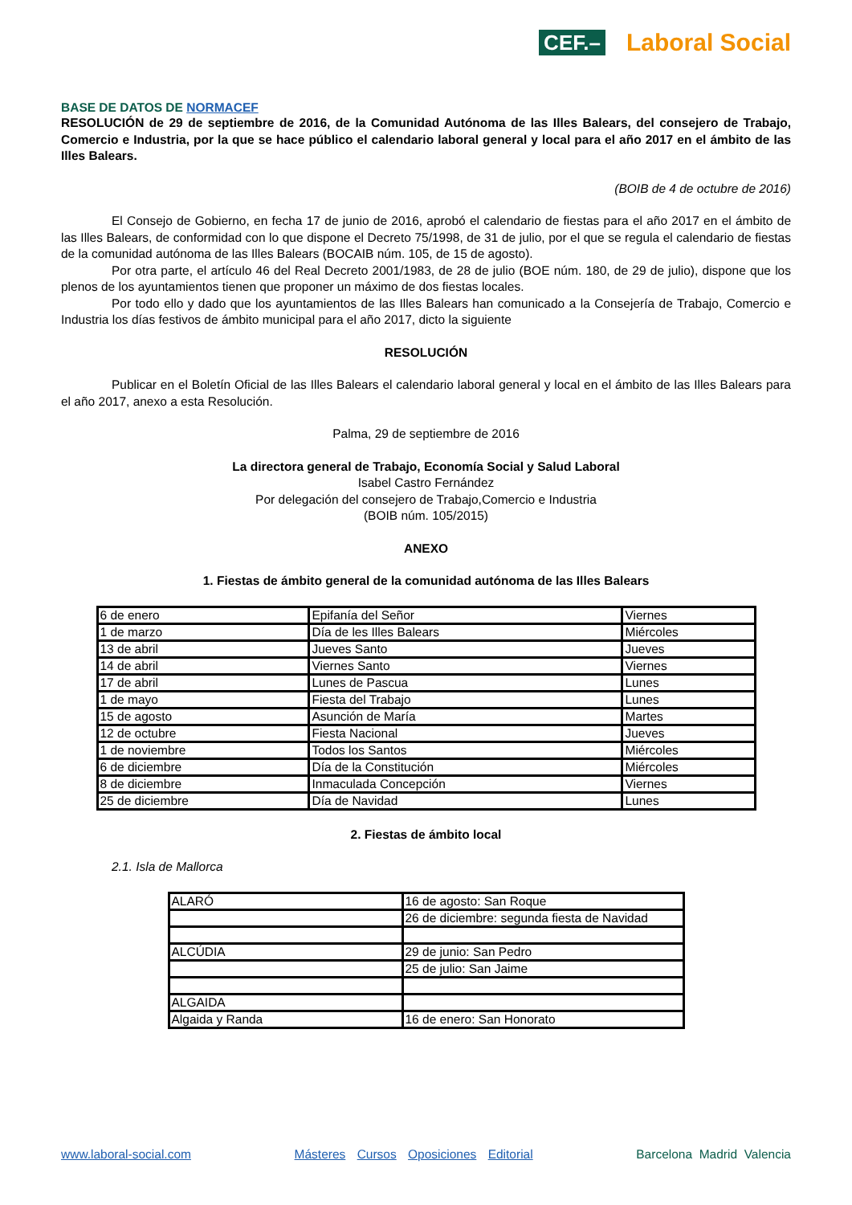CEF.– Laboral Social
BASE DE DATOS DE NORMACEF
RESOLUCIÓN de 29 de septiembre de 2016, de la Comunidad Autónoma de las Illes Balears, del consejero de Trabajo, Comercio e Industria, por la que se hace público el calendario laboral general y local para el año 2017 en el ámbito de las Illes Balears.
(BOIB de 4 de octubre de 2016)
El Consejo de Gobierno, en fecha 17 de junio de 2016, aprobó el calendario de fiestas para el año 2017 en el ámbito de las Illes Balears, de conformidad con lo que dispone el Decreto 75/1998, de 31 de julio, por el que se regula el calendario de fiestas de la comunidad autónoma de las Illes Balears (BOCAIB núm. 105, de 15 de agosto).
Por otra parte, el artículo 46 del Real Decreto 2001/1983, de 28 de julio (BOE núm. 180, de 29 de julio), dispone que los plenos de los ayuntamientos tienen que proponer un máximo de dos fiestas locales.
Por todo ello y dado que los ayuntamientos de las Illes Balears han comunicado a la Consejería de Trabajo, Comercio e Industria los días festivos de ámbito municipal para el año 2017, dicto la siguiente
RESOLUCIÓN
Publicar en el Boletín Oficial de las Illes Balears el calendario laboral general y local en el ámbito de las Illes Balears para el año 2017, anexo a esta Resolución.
Palma, 29 de septiembre de 2016
La directora general de Trabajo, Economía Social y Salud Laboral
Isabel Castro Fernández
Por delegación del consejero de Trabajo,Comercio e Industria
(BOIB núm. 105/2015)
ANEXO
1. Fiestas de ámbito general de la comunidad autónoma de las Illes Balears
| 6 de enero | Epifanía del Señor | Viernes |
| 1 de marzo | Día de les Illes Balears | Miércoles |
| 13 de abril | Jueves Santo | Jueves |
| 14 de abril | Viernes Santo | Viernes |
| 17 de abril | Lunes de Pascua | Lunes |
| 1 de mayo | Fiesta del Trabajo | Lunes |
| 15 de agosto | Asunción de María | Martes |
| 12 de octubre | Fiesta Nacional | Jueves |
| 1 de noviembre | Todos los Santos | Miércoles |
| 6 de diciembre | Día de la Constitución | Miércoles |
| 8 de diciembre | Inmaculada Concepción | Viernes |
| 25 de diciembre | Día de Navidad | Lunes |
2. Fiestas de ámbito local
2.1. Isla de Mallorca
| ALARÓ | 16 de agosto: San Roque |
| | 26 de diciembre: segunda fiesta de Navidad |
| ALCÚDIA | 29 de junio: San Pedro |
| | 25 de julio: San Jaime |
| ALGAIDA | |
| Algaida y Randa | 16 de enero: San Honorato |
www.laboral-social.com Másteres Cursos Oposiciones Editorial Barcelona Madrid Valencia